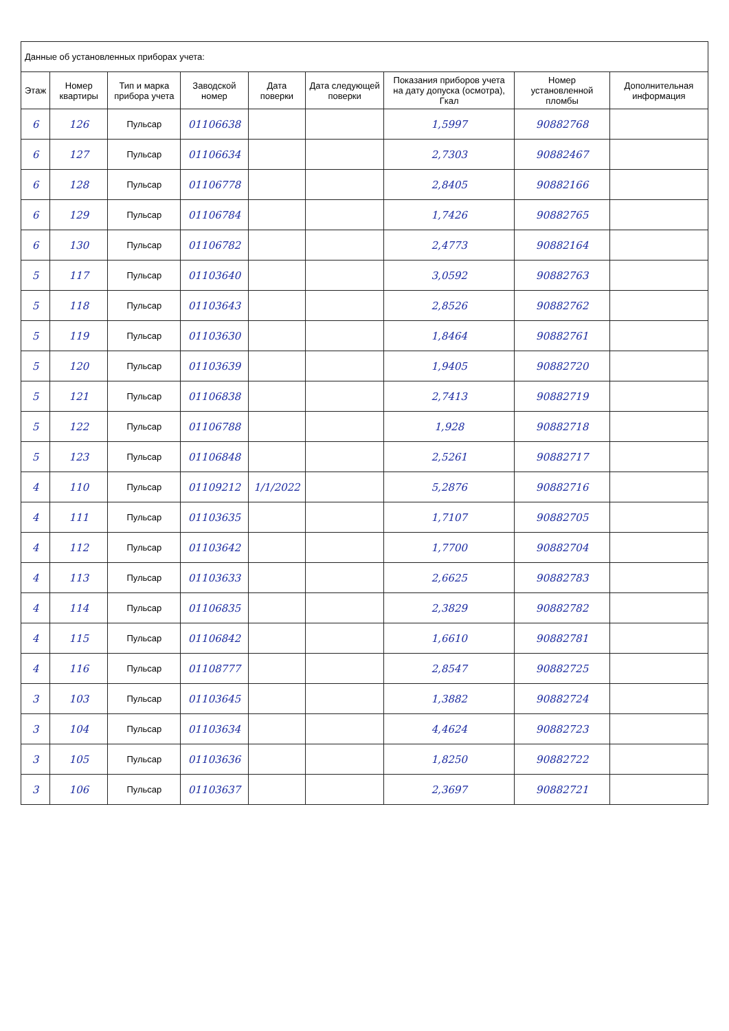| Данные об установленных приборах учета: | | | | | | | | |
| --- | --- | --- | --- | --- | --- | --- | --- | --- |
| Этаж | Номер квартиры | Тип и марка прибора учета | Заводской номер | Дата поверки | Дата следующей поверки | Показания приборов учета на дату допуска (осмотра), Гкал | Номер установленной пломбы | Дополнительная информация |
| 6 | 126 | Пульсар | 01106638 | | | 1,5997 | 90882768 | |
| 6 | 127 | Пульсар | 01106634 | | | 2,7303 | 90882467 | |
| 6 | 128 | Пульсар | 01106778 | | | 2,8405 | 90882166 | |
| 6 | 129 | Пульсар | 01106784 | | | 1,7426 | 90882765 | |
| 6 | 130 | Пульсар | 01106782 | | | 2,4773 | 90882164 | |
| 5 | 117 | Пульсар | 01103640 | | | 3,0592 | 90882763 | |
| 5 | 118 | Пульсар | 01103643 | | | 2,8526 | 90882762 | |
| 5 | 119 | Пульсар | 01103630 | | | 1,8464 | 90882761 | |
| 5 | 120 | Пульсар | 01103639 | | | 1,9405 | 90882720 | |
| 5 | 121 | Пульсар | 01106838 | | | 2,7413 | 90882719 | |
| 5 | 122 | Пульсар | 01106788 | | | 1,928 | 90882718 | |
| 5 | 123 | Пульсар | 01106848 | | | 2,5261 | 90882717 | |
| 4 | 110 | Пульсар | 01109212 | 1/1/2022 | | 5,2876 | 90882716 | |
| 4 | 111 | Пульсар | 01103635 | | | 1,7107 | 90882705 | |
| 4 | 112 | Пульсар | 01103642 | | | 1,7700 | 90882704 | |
| 4 | 113 | Пульсар | 01103633 | | | 2,6625 | 90882783 | |
| 4 | 114 | Пульсар | 01106835 | | | 2,3829 | 90882782 | |
| 4 | 115 | Пульсар | 01106842 | | | 1,6610 | 90882781 | |
| 4 | 116 | Пульсар | 01108777 | | | 2,8547 | 90882725 | |
| 3 | 103 | Пульсар | 01103645 | | | 1,3882 | 90882724 | |
| 3 | 104 | Пульсар | 01103634 | | | 4,4624 | 90882723 | |
| 3 | 105 | Пульсар | 01103636 | | | 1,8250 | 90882722 | |
| 3 | 106 | Пульсар | 01103637 | | | 2,3697 | 90882721 | |